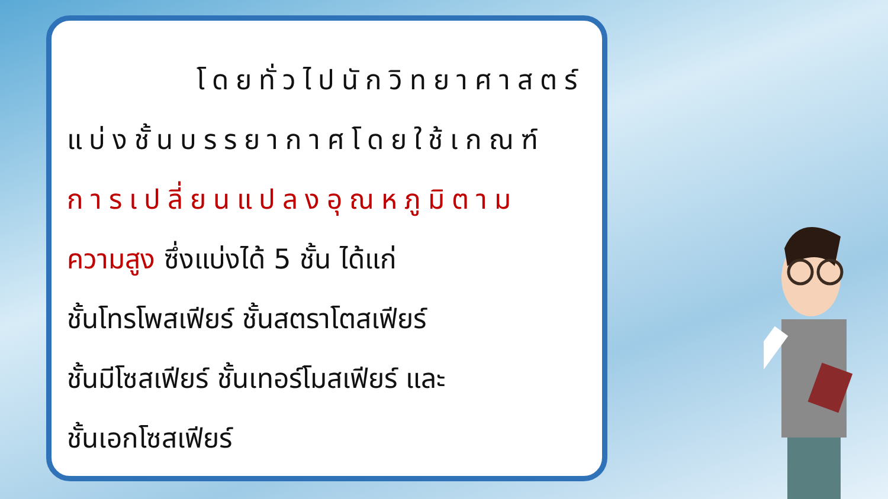โดยทั่วไปนักวิทยาศาสตร์
แบ่งชั้นบรรยากาศโดยใช้เกณฑ์
การเปลี่ยนแปลงอุณหภูมิตาม
ความสูง ซึ่งแบ่งได้ 5 ชั้น ได้แก่
ชั้นโทรโพสเฟียร์ ชั้นสตราโตสเฟียร์
ชั้นมีโซสเฟียร์ ชั้นเทอร์โมสเฟียร์ และ
ชั้นเอกโซสเฟียร์